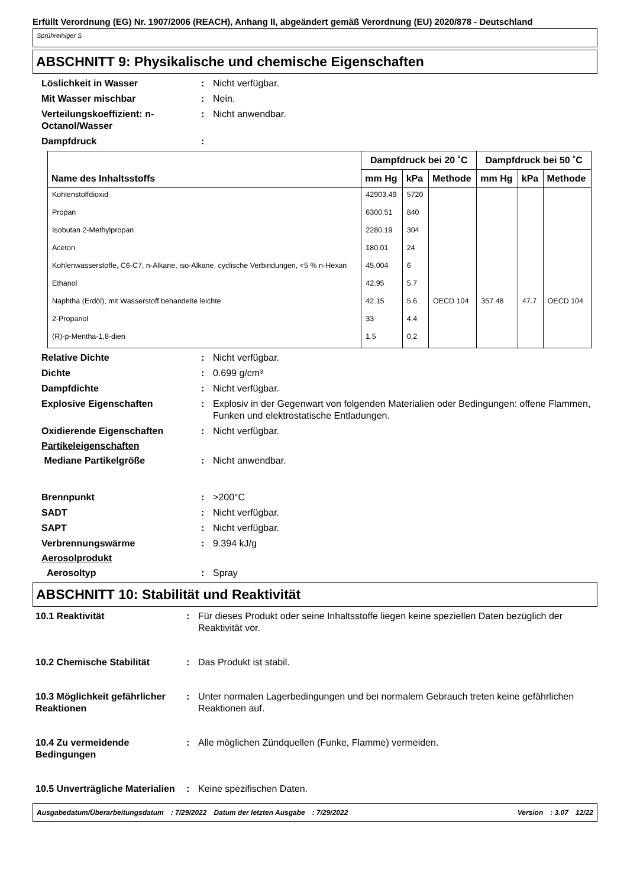Erfüllt Verordnung (EG) Nr. 1907/2006 (REACH), Anhang II, abgeändert gemäß Verordnung (EU) 2020/878 - Deutschland
Sprühreiniger S
ABSCHNITT 9: Physikalische und chemische Eigenschaften
Löslichkeit in Wasser : Nicht verfügbar.
Mit Wasser mischbar : Nein.
Verteilungskoeffizient: n-Octanol/Wasser
: Nicht anwendbar.
Dampfdruck :
| Name des Inhaltsstoffs | Dampfdruck bei 20 ˚C | | | Dampfdruck bei 50 ˚C | | |
| --- | --- | --- | --- | --- | --- | --- |
| | mm Hg | kPa | Methode | mm Hg | kPa | Methode |
| Kohlenstoffdioxid | 42903.49 | 5720 | | | | |
| Propan | 6300.51 | 840 | | | | |
| Isobutan 2-Methylpropan | 2280.19 | 304 | | | | |
| Aceton | 180.01 | 24 | | | | |
| Kohlenwasserstoffe, C6-C7, n-Alkane, iso-Alkane, cyclische Verbindungen, <5 % n-Hexan | 45.004 | 6 | | | | |
| Ethanol | 42.95 | 5.7 | | | | |
| Naphtha (Erdöl), mit Wasserstoff behandelte leichte | 42.15 | 5.6 | OECD 104 | 357.48 | 47.7 | OECD 104 |
| 2-Propanol | 33 | 4.4 | | | | |
| (R)-p-Mentha-1,8-dien | 1.5 | 0.2 | | | | |
Relative Dichte : Nicht verfügbar.
Dichte : 0.699 g/cm³
Dampfdichte : Nicht verfügbar.
Explosive Eigenschaften : Explosiv in der Gegenwart von folgenden Materialien oder Bedingungen: offene Flammen, Funken und elektrostatische Entladungen.
Oxidierende Eigenschaften : Nicht verfügbar.
Partikeleigenschaften
Mediane Partikelgröße : Nicht anwendbar.
Brennpunkt : >200°C
SADT : Nicht verfügbar.
SAPT : Nicht verfügbar.
Verbrennungswärme : 9.394 kJ/g
Aerosolprodukt
Aerosoltyp : Spray
ABSCHNITT 10: Stabilität und Reaktivität
10.1 Reaktivität : Für dieses Produkt oder seine Inhaltsstoffe liegen keine speziellen Daten bezüglich der Reaktivität vor.
10.2 Chemische Stabilität : Das Produkt ist stabil.
10.3 Möglichkeit gefährlicher Reaktionen
: Unter normalen Lagerbedingungen und bei normalem Gebrauch treten keine gefährlichen Reaktionen auf.
10.4 Zu vermeidende Bedingungen
: Alle möglichen Zündquellen (Funke, Flamme) vermeiden.
10.5 Unverträgliche Materialien
: Keine spezifischen Daten.
Ausgabedatum/Überarbeitungsdatum: 7/29/2022 Datum der letzten Ausgabe: 7/29/2022 Version: 3.07 12/22